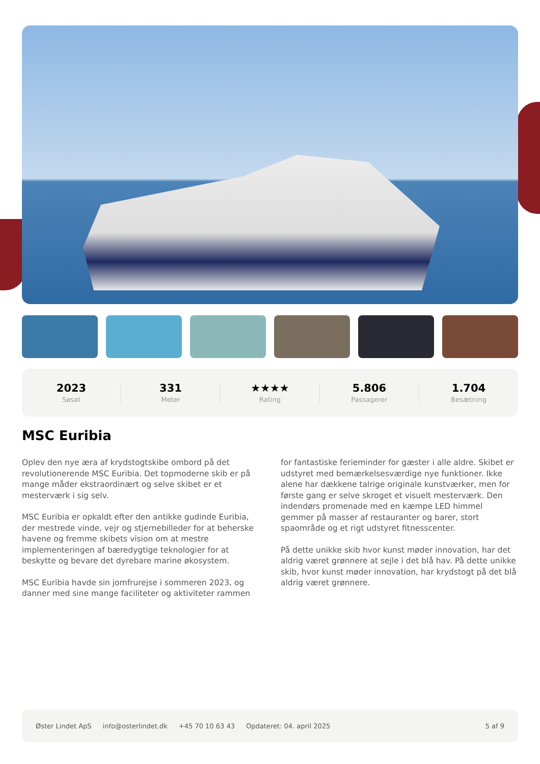2023
Søsat
331
Meter
★★★★
Rating
5.806
Passagerer
1.704
Besætning
MSC Euribia
Oplev den nye æra af krydstogtskibe ombord på det revolutionerende MSC Euribia. Det topmoderne skib er på mange måder ekstraordinært og selve skibet er et mesterværk i sig selv.
MSC Euribia er opkaldt efter den antikke gudinde Euribia, der mestrede vinde, vejr og stjernebilleder for at beherske havene og fremme skibets vision om at mestre implementeringen af bæredygtige teknologier for at beskytte og bevare det dyrebare marine økosystem.
MSC Euribia havde sin jomfrurejse i sommeren 2023, og danner med sine mange faciliteter og aktiviteter rammen for fantastiske ferieminder for gæster i alle aldre. Skibet er udstyret med bemærkelsesværdige nye funktioner. Ikke alene har dækkene talrige originale kunstværker, men for første gang er selve skroget et visuelt mesterværk. Den indendørs promenade med en kæmpe LED himmel gemmer på masser af restauranter og barer, stort spaområde og et rigt udstyret fitnesscenter.
På dette unikke skib hvor kunst møder innovation, har det aldrig været grønnere at sejle i det blå hav. På dette unikke skib, hvor kunst møder innovation, har krydstogt på det blå aldrig været grønnere.
Øster Lindet ApS info@osterlindet.dk +45 70 10 63 43 Opdateret: 04. april 2025 5 af 9